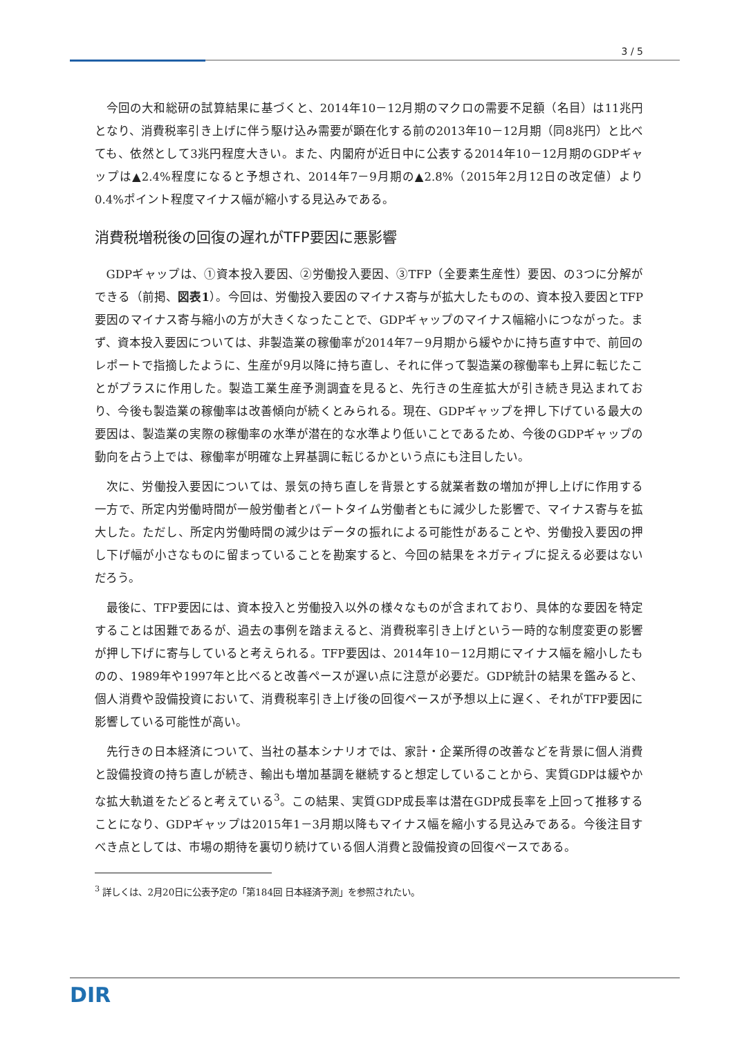3 / 5
今回の大和総研の試算結果に基づくと、2014年10－12月期のマクロの需要不足額（名目）は11兆円となり、消費税率引き上げに伴う駆け込み需要が顕在化する前の2013年10－12月期（同8兆円）と比べても、依然として3兆円程度大きい。また、内閣府が近日中に公表する2014年10－12月期のGDPギャップは▲2.4%程度になると予想され、2014年7－9月期の▲2.8%（2015年2月12日の改定値）より0.4%ポイント程度マイナス幅が縮小する見込みである。
消費税増税後の回復の遅れがTFP要因に悪影響
GDPギャップは、①資本投入要因、②労働投入要因、③TFP（全要素生産性）要因、の3つに分解ができる（前掲、図表1）。今回は、労働投入要因のマイナス寄与が拡大したものの、資本投入要因とTFP要因のマイナス寄与縮小の方が大きくなったことで、GDPギャップのマイナス幅縮小につながった。まず、資本投入要因については、非製造業の稼働率が2014年7－9月期から緩やかに持ち直す中で、前回のレポートで指摘したように、生産が9月以降に持ち直し、それに伴って製造業の稼働率も上昇に転じたことがプラスに作用した。製造工業生産予測調査を見ると、先行きの生産拡大が引き続き見込まれており、今後も製造業の稼働率は改善傾向が続くとみられる。現在、GDPギャップを押し下げている最大の要因は、製造業の実際の稼働率の水準が潜在的な水準より低いことであるため、今後のGDPギャップの動向を占う上では、稼働率が明確な上昇基調に転じるかという点にも注目したい。
次に、労働投入要因については、景気の持ち直しを背景とする就業者数の増加が押し上げに作用する一方で、所定内労働時間が一般労働者とパートタイム労働者ともに減少した影響で、マイナス寄与を拡大した。ただし、所定内労働時間の減少はデータの振れによる可能性があることや、労働投入要因の押し下げ幅が小さなものに留まっていることを勘案すると、今回の結果をネガティブに捉える必要はないだろう。
最後に、TFP要因には、資本投入と労働投入以外の様々なものが含まれており、具体的な要因を特定することは困難であるが、過去の事例を踏まえると、消費税率引き上げという一時的な制度変更の影響が押し下げに寄与していると考えられる。TFP要因は、2014年10－12月期にマイナス幅を縮小したものの、1989年や1997年と比べると改善ペースが遅い点に注意が必要だ。GDP統計の結果を鑑みると、個人消費や設備投資において、消費税率引き上げ後の回復ペースが予想以上に遅く、それがTFP要因に影響している可能性が高い。
先行きの日本経済について、当社の基本シナリオでは、家計・企業所得の改善などを背景に個人消費と設備投資の持ち直しが続き、輸出も増加基調を継続すると想定していることから、実質GDPは緩やかな拡大軌道をたどると考えている<sup>3</sup>。この結果、実質GDP成長率は潜在GDP成長率を上回って推移することになり、GDPギャップは2015年1－3月期以降もマイナス幅を縮小する見込みである。今後注目すべき点としては、市場の期待を裏切り続けている個人消費と設備投資の回復ペースである。
<sup>3</sup> 詳しくは、2月20日に公表予定の「第184回 日本経済予測」を参照されたい。
DIR